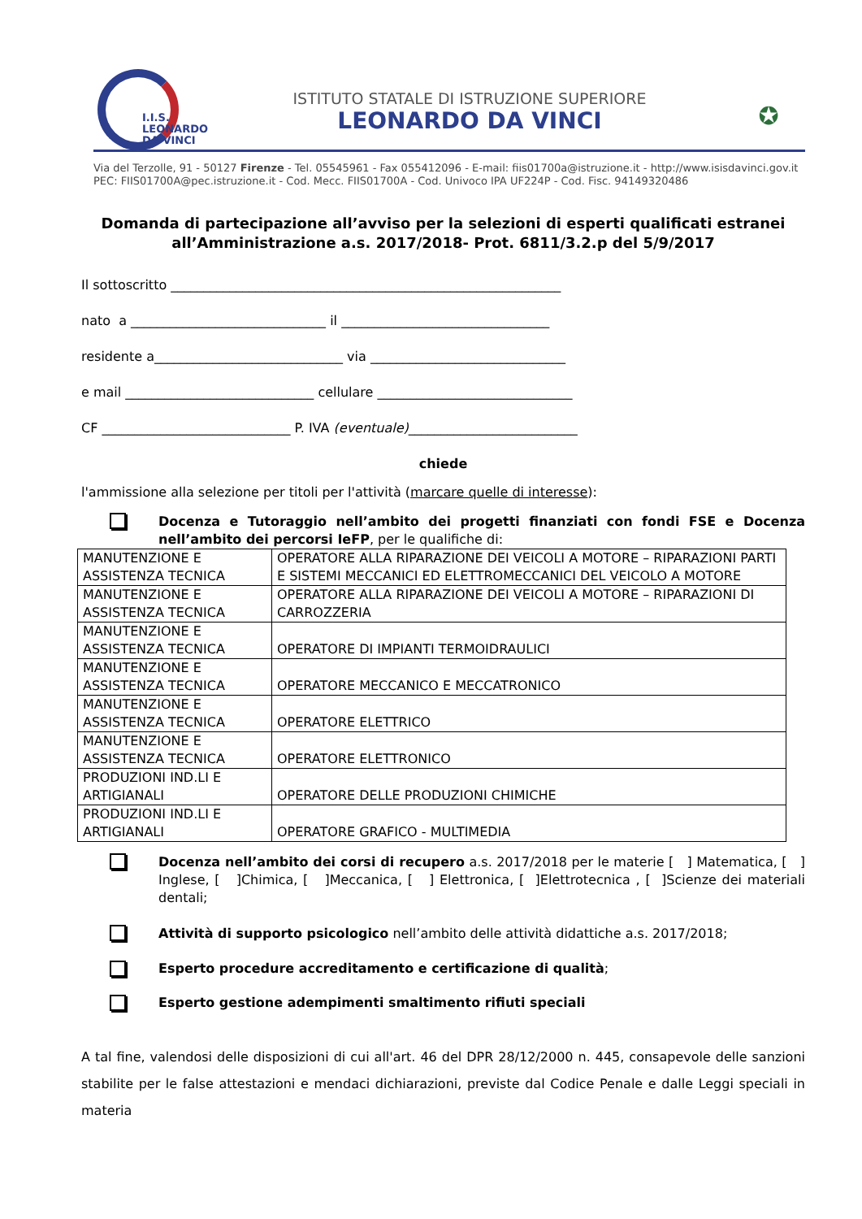I.I.S.
LEONARDO
DA VINCI
ISTITUTO STATALE DI ISTRUZIONE SUPERIORE
LEONARDO DA VINCI
✪
Via del Terzolle, 91 - 50127 Firenze - Tel. 05545961 - Fax 055412096 - E-mail: fiis01700a@istruzione.it - http://www.isisdavinci.gov.it
PEC: FIIS01700A@pec.istruzione.it - Cod. Mecc. FIIS01700A - Cod. Univoco IPA UF224P - Cod. Fisc. 94149320486
Domanda di partecipazione all’avviso per la selezioni di esperti qualificati estranei all’Amministrazione a.s. 2017/2018- Prot. 6811/3.2.p del 5/9/2017
Il sottoscritto ____________________________________________________________
nato a ______________________________ il ________________________________
residente a_____________________________ via ______________________________
e mail _____________________________ cellulare ______________________________
CF _____________________________ P. IVA (eventuale)__________________________
chiede
l'ammissione alla selezione per titoli per l'attività (marcare quelle di interesse):
Docenza e Tutoraggio nell’ambito dei progetti finanziati con fondi FSE e Docenza nell’ambito dei percorsi IeFP, per le qualifiche di:
| MANUTENZIONE E ASSISTENZA TECNICA | OPERATORE ALLA RIPARAZIONE DEI VEICOLI A MOTORE – RIPARAZIONI PARTI E SISTEMI MECCANICI ED ELETTROMECCANICI DEL VEICOLO A MOTORE |
| MANUTENZIONE E ASSISTENZA TECNICA | OPERATORE ALLA RIPARAZIONE DEI VEICOLI A MOTORE – RIPARAZIONI DI CARROZZERIA |
| MANUTENZIONE E ASSISTENZA TECNICA | OPERATORE DI IMPIANTI TERMOIDRAULICI |
| MANUTENZIONE E ASSISTENZA TECNICA | OPERATORE MECCANICO E MECCATRONICO |
| MANUTENZIONE E ASSISTENZA TECNICA | OPERATORE ELETTRICO |
| MANUTENZIONE E ASSISTENZA TECNICA | OPERATORE ELETTRONICO |
| PRODUZIONI IND.LI E ARTIGIANALI | OPERATORE DELLE PRODUZIONI CHIMICHE |
| PRODUZIONI IND.LI E ARTIGIANALI | OPERATORE GRAFICO - MULTIMEDIA |
Docenza nell’ambito dei corsi di recupero a.s. 2017/2018 per le materie [ ] Matematica, [ ] Inglese, [ ]Chimica, [ ]Meccanica, [ ] Elettronica, [ ]Elettrotecnica , [ ]Scienze dei materiali dentali;
Attività di supporto psicologico nell’ambito delle attività didattiche a.s. 2017/2018;
Esperto procedure accreditamento e certificazione di qualità;
Esperto gestione adempimenti smaltimento rifiuti speciali
A tal fine, valendosi delle disposizioni di cui all'art. 46 del DPR 28/12/2000 n. 445, consapevole delle sanzioni stabilite per le false attestazioni e mendaci dichiarazioni, previste dal Codice Penale e dalle Leggi speciali in materia